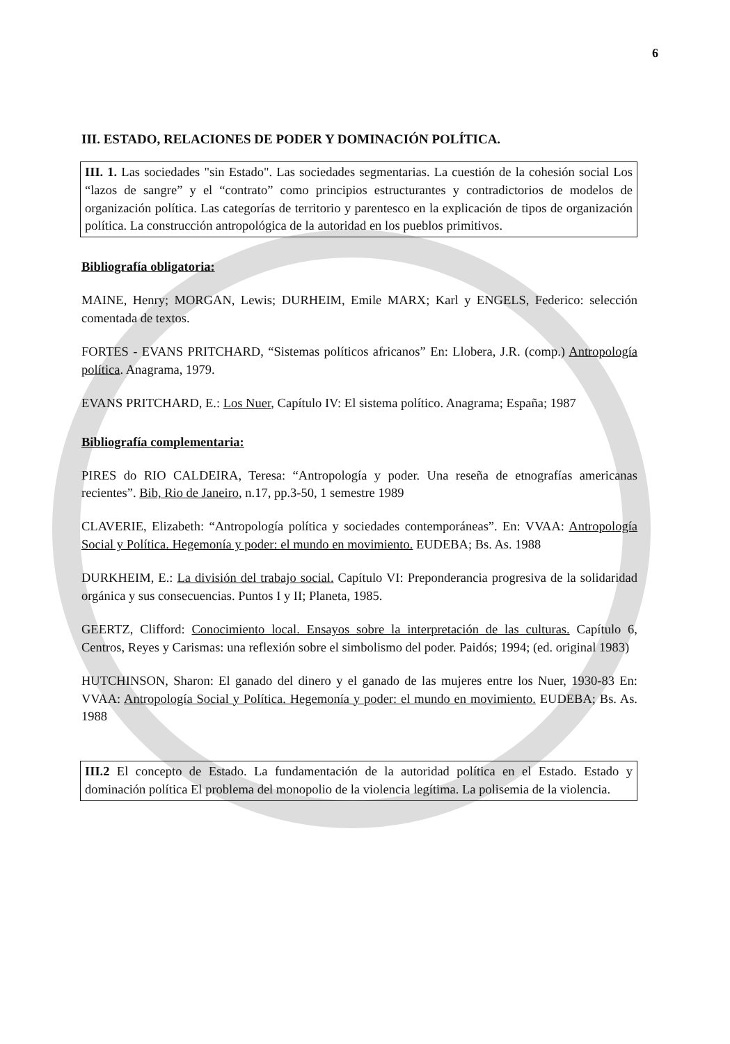6
III. ESTADO, RELACIONES DE PODER Y DOMINACIÓN POLÍTICA.
III. 1. Las sociedades "sin Estado". Las sociedades segmentarias. La cuestión de la cohesión social Los “lazos de sangre” y el “contrato” como principios estructurantes y contradictorios de modelos de organización política. Las categorías de territorio y parentesco en la explicación de tipos de organización política. La construcción antropológica de la autoridad en los pueblos primitivos.
Bibliografía obligatoria:
MAINE, Henry; MORGAN, Lewis; DURHEIM, Emile MARX; Karl y ENGELS, Federico: selección comentada de textos.
FORTES - EVANS PRITCHARD, “Sistemas políticos africanos” En: Llobera, J.R. (comp.) Antropología política. Anagrama, 1979.
EVANS PRITCHARD, E.: Los Nuer, Capítulo IV: El sistema político. Anagrama; España; 1987
Bibliografía complementaria:
PIRES do RIO CALDEIRA, Teresa: “Antropología y poder. Una reseña de etnografías americanas recientes”. Bib, Rio de Janeiro, n.17, pp.3-50, 1 semestre 1989
CLAVERIE, Elizabeth: “Antropología política y sociedades contemporáneas”. En: VVAA: Antropología Social y Política. Hegemonía y poder: el mundo en movimiento. EUDEBA; Bs. As. 1988
DURKHEIM, E.: La división del trabajo social. Capítulo VI: Preponderancia progresiva de la solidaridad orgánica y sus consecuencias. Puntos I y II; Planeta, 1985.
GEERTZ, Clifford: Conocimiento local. Ensayos sobre la interpretación de las culturas. Capítulo 6, Centros, Reyes y Carismas: una reflexión sobre el simbolismo del poder. Paidós; 1994; (ed. original 1983)
HUTCHINSON, Sharon: El ganado del dinero y el ganado de las mujeres entre los Nuer, 1930-83 En: VVAA: Antropología Social y Política. Hegemonía y poder: el mundo en movimiento. EUDEBA; Bs. As. 1988
III.2 El concepto de Estado. La fundamentación de la autoridad política en el Estado. Estado y dominación política El problema del monopolio de la violencia legítima. La polisemia de la violencia.